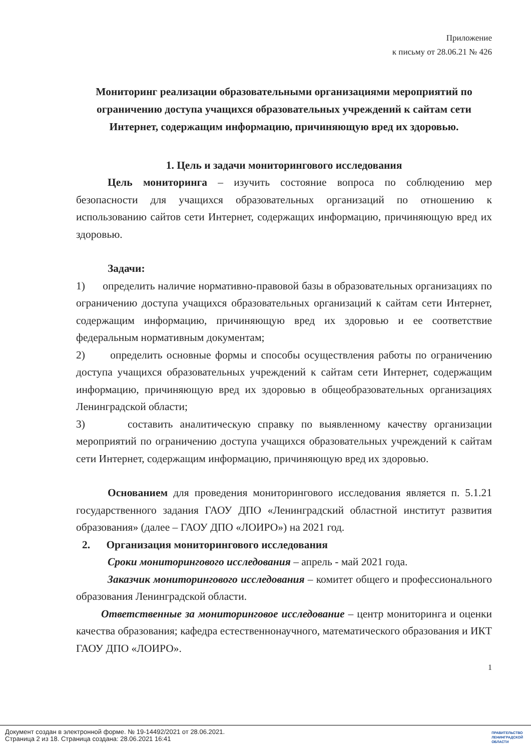Приложение
к письму от 28.06.21 № 426
Мониторинг реализации образовательными организациями мероприятий по ограничению доступа учащихся образовательных учреждений к сайтам сети Интернет, содержащим информацию, причиняющую вред их здоровью.
1. Цель и задачи мониторингового исследования
Цель мониторинга – изучить состояние вопроса по соблюдению мер безопасности для учащихся образовательных организаций по отношению к использованию сайтов сети Интернет, содержащих информацию, причиняющую вред их здоровью.
Задачи:
1) определить наличие нормативно-правовой базы в образовательных организациях по ограничению доступа учащихся образовательных организаций к сайтам сети Интернет, содержащим информацию, причиняющую вред их здоровью и ее соответствие федеральным нормативным документам;
2) определить основные формы и способы осуществления работы по ограничению доступа учащихся образовательных учреждений к сайтам сети Интернет, содержащим информацию, причиняющую вред их здоровью в общеобразовательных организациях Ленинградской области;
3) составить аналитическую справку по выявленному качеству организации мероприятий по ограничению доступа учащихся образовательных учреждений к сайтам сети Интернет, содержащим информацию, причиняющую вред их здоровью.
Основанием для проведения мониторингового исследования является п. 5.1.21 государственного задания ГАОУ ДПО «Ленинградский областной институт развития образования» (далее – ГАОУ ДПО «ЛОИРО») на 2021 год.
2. Организация мониторингового исследования
Сроки мониторингового исследования – апрель - май 2021 года.
Заказчик мониторингового исследования – комитет общего и профессионального образования Ленинградской области.
Ответственные за мониторинговое исследование – центр мониторинга и оценки качества образования; кафедра естественнонаучного, математического образования и ИКТ ГАОУ ДПО «ЛОИРО».
1
Документ создан в электронной форме. № 19-14492/2021 от 28.06.2021.
Страница 2 из 18. Страница создана: 28.06.2021 16:41
ПРАВИТЕЛЬСТВО
ЛЕНИНГРАДСКОЙ
ОБЛАСТИ